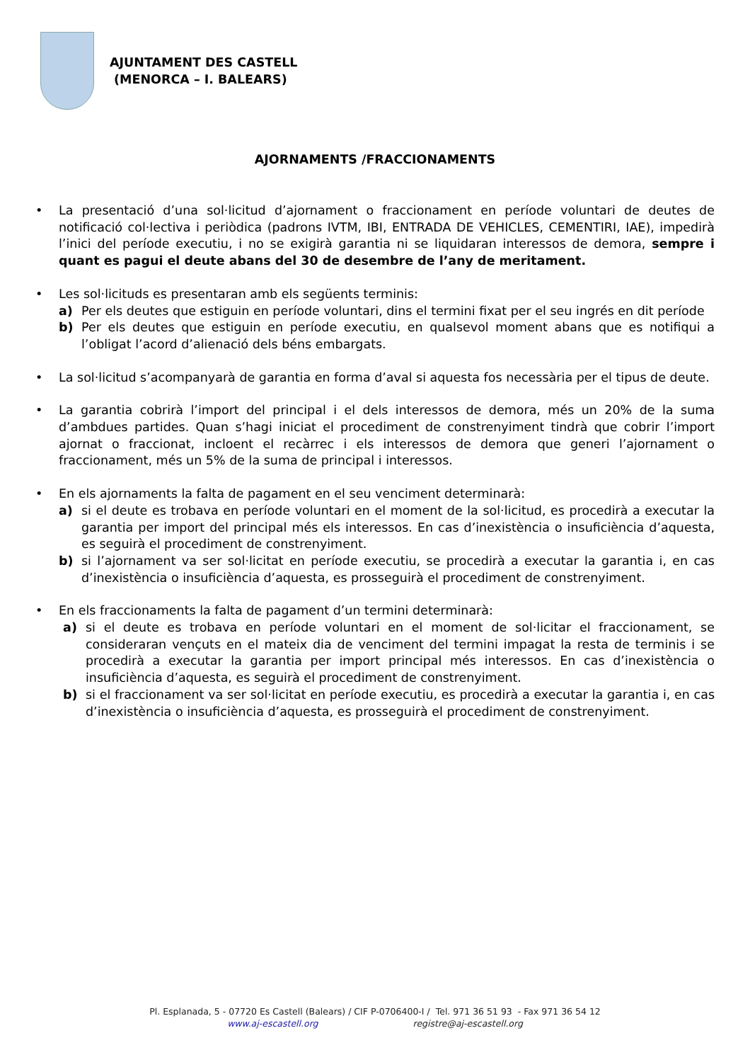AJUNTAMENT DES CASTELL
(MENORCA – I. BALEARS)
AJORNAMENTS /FRACCIONAMENTS
• La presentació d’una sol·licitud d’ajornament o fraccionament en període voluntari de deutes de notificació col·lectiva i periòdica (padrons IVTM, IBI, ENTRADA DE VEHICLES, CEMENTIRI, IAE), impedirà l’inici del període executiu, i no se exigirà garantia ni se liquidaran interessos de demora, sempre i quant es pagui el deute abans del 30 de desembre de l’any de meritament.
• Les sol·licituds es presentaran amb els següents terminis:
a) Per els deutes que estiguin en període voluntari, dins el termini fixat per el seu ingrés en dit període
b) Per els deutes que estiguin en període executiu, en qualsevol moment abans que es notifiqui a l’obligat l’acord d’alienació dels béns embargats.
• La sol·licitud s’acompanyarà de garantia en forma d’aval si aquesta fos necessària per el tipus de deute.
• La garantia cobrirà l’import del principal i el dels interessos de demora, més un 20% de la suma d’ambdues partides. Quan s’hagi iniciat el procediment de constrenyiment tindrà que cobrir l’import ajornat o fraccionat, incloent el recàrrec i els interessos de demora que generi l’ajornament o fraccionament, més un 5% de la suma de principal i interessos.
• En els ajornaments la falta de pagament en el seu venciment determinarà:
a) si el deute es trobava en període voluntari en el moment de la sol·licitud, es procedirà a executar la garantia per import del principal més els interessos. En cas d’inexistència o insuficiència d’aquesta, es seguirà el procediment de constrenyiment.
b) si l’ajornament va ser sol·licitat en període executiu, se procedirà a executar la garantia i, en cas d’inexistència o insuficiència d’aquesta, es prosseguirà el procediment de constrenyiment.
• En els fraccionaments la falta de pagament d’un termini determinarà:
a) si el deute es trobava en període voluntari en el moment de sol·licitar el fraccionament, se consideraran vençuts en el mateix dia de venciment del termini impagat la resta de terminis i se procedirà a executar la garantia per import principal més interessos. En cas d’inexistència o insuficiència d’aquesta, es seguirà el procediment de constrenyiment.
b) si el fraccionament va ser sol·licitat en període executiu, es procedirà a executar la garantia i, en cas d’inexistència o insuficiència d’aquesta, es prosseguirà el procediment de constrenyiment.
Pl. Esplanada, 5 - 07720 Es Castell (Balears) / CIF P-0706400-I / Tel. 971 36 51 93 - Fax 971 36 54 12
www.aj-escastell.org registre@aj-escastell.org